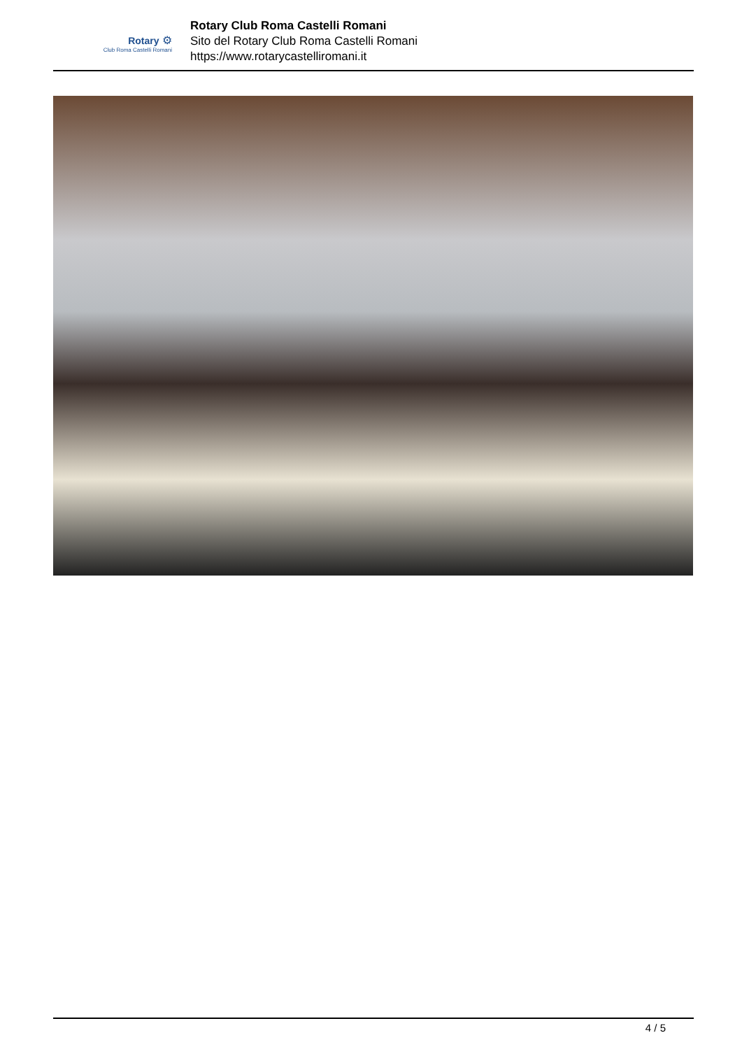Rotary ⚙
Club Roma Castelli Romani
Rotary Club Roma Castelli Romani
Sito del Rotary Club Roma Castelli Romani
https://www.rotarycastelliromani.it
4 / 5